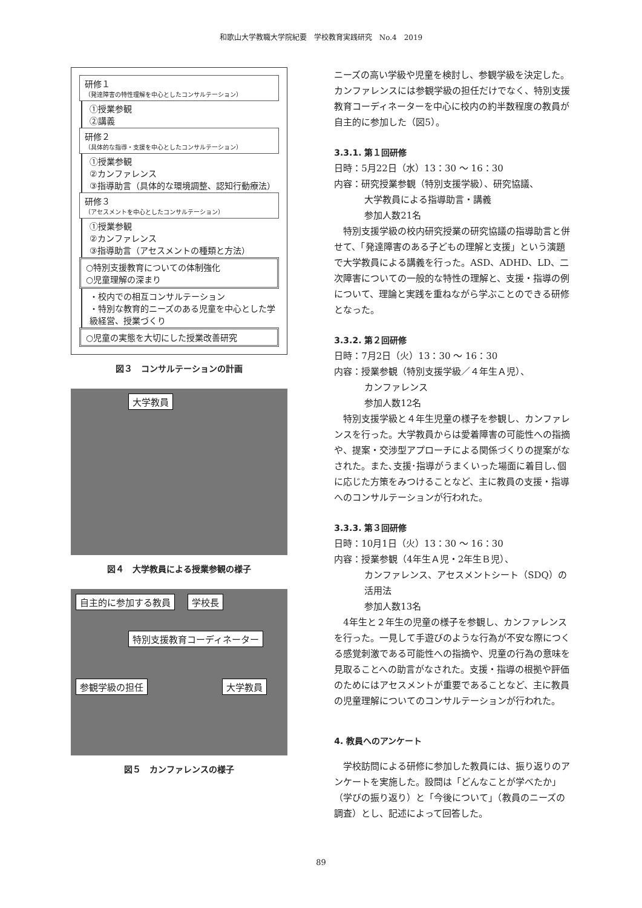和歌山大学教職大学院紀要　学校教育実践研究　No.4　2019
研修１
（発達障害の特性理解を中心としたコンサルテーション）
①授業参観
②講義
研修２
（具体的な指導・支援を中心としたコンサルテーション）
①授業参観
②カンファレンス
③指導助言（具体的な環境調整、認知行動療法）
研修３
（アセスメントを中心としたコンサルテーション）
①授業参観
②カンファレンス
③指導助言（アセスメントの種類と方法）
○特別支援教育についての体制強化
○児童理解の深まり
・校内での相互コンサルテーション
・特別な教育的ニーズのある児童を中心とした学級経営、授業づくり
○児童の実態を大切にした授業改善研究
図３　コンサルテーションの計画
大学教員
図４　大学教員による授業参観の様子
自主的に参加する教員 学校長
特別支援教育コーディネーター
参観学級の担任 大学教員
図５　カンファレンスの様子
ニーズの高い学級や児童を検討し、参観学級を決定した。カンファレンスには参観学級の担任だけでなく、特別支援教育コーディネーターを中心に校内の約半数程度の教員が自主的に参加した（図5）。
3.3.1. 第１回研修
日時：5月22日（水）13：30 ～ 16：30
内容：研究授業参観（特別支援学級）、研究協議、
大学教員による指導助言・講義
参加人数21名
　特別支援学級の校内研究授業の研究協議の指導助言と併せて、「発達障害のある子どもの理解と支援」という演題で大学教員による講義を行った。ASD、ADHD、LD、二次障害についての一般的な特性の理解と、支援・指導の例について、理論と実践を重ねながら学ぶことのできる研修となった。
3.3.2. 第２回研修
日時：7月2日（火）13：30 ～ 16：30
内容：授業参観（特別支援学級／４年生Ａ児）、
カンファレンス
参加人数12名
　特別支援学級と４年生児童の様子を参観し、カンファレンスを行った。大学教員からは愛着障害の可能性への指摘や、提案・交渉型アプローチによる関係づくりの提案がなされた。また､支援･指導がうまくいった場面に着目し､個に応じた方策をみつけることなど、主に教員の支援・指導へのコンサルテーションが行われた。
3.3.3. 第３回研修
日時：10月1日（火）13：30 ～ 16：30
内容：授業参観（4年生Ａ児・2年生Ｂ児）、
カンファレンス、アセスメントシート（SDQ）の活用法
参加人数13名
　4年生と２年生の児童の様子を参観し、カンファレンスを行った。一見して手遊びのような行為が不安な際につくる感覚刺激である可能性への指摘や、児童の行為の意味を見取ることへの助言がなされた。支援・指導の根拠や評価のためにはアセスメントが重要であることなど、主に教員の児童理解についてのコンサルテーションが行われた。
4. 教員へのアンケート
　学校訪問による研修に参加した教員には、振り返りのアンケートを実施した。設問は「どんなことが学べたか」（学びの振り返り）と「今後について」（教員のニーズの調査）とし、記述によって回答した。
89